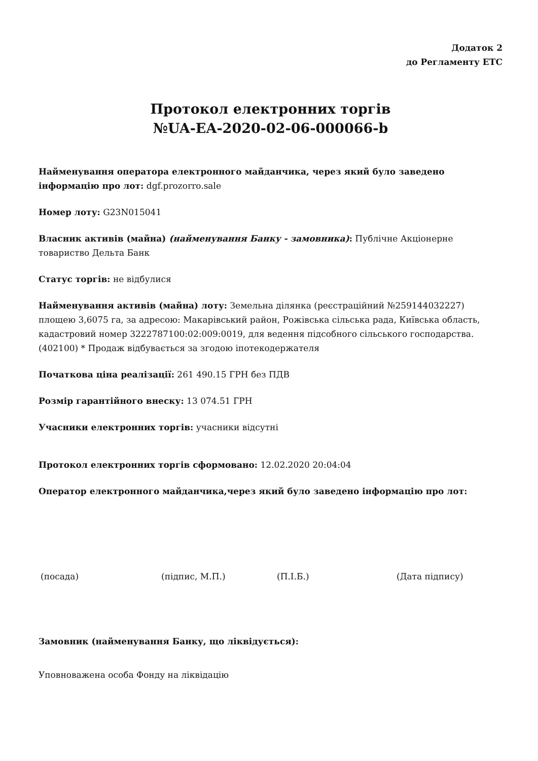Додаток 2
до Регламенту ЕТС
Протокол електронних торгів
№UA-EA-2020-02-06-000066-b
Найменування оператора електронного майданчика, через який було заведено інформацію про лот: dgf.prozorro.sale
Номер лоту: G23N015041
Власник активів (майна) (найменування Банку - замовника): Публічне Акціонерне товариство Дельта Банк
Статус торгів: не відбулися
Найменування активів (майна) лоту: Земельна ділянка (реєстраційний №259144032227) площею 3,6075 га, за адресою: Макарівський район, Рожівська сільська рада, Київська область, кадастровий номер 3222787100:02:009:0019, для ведення підсобного сільського господарства. (402100) * Продаж відбувається за згодою іпотекодержателя
Початкова ціна реалізації: 261 490.15 ГРН без ПДВ
Розмір гарантійного внеску: 13 074.51 ГРН
Учасники електронних торгів: учасники відсутні
Протокол електронних торгів сформовано: 12.02.2020 20:04:04
Оператор електронного майданчика,через який було заведено інформацію про лот:
(посада) (підпис, М.П.) (П.І.Б.) (Дата підпису)
Замовник (найменування Банку, що ліквідується):
Уповноважена особа Фонду на ліквідацію